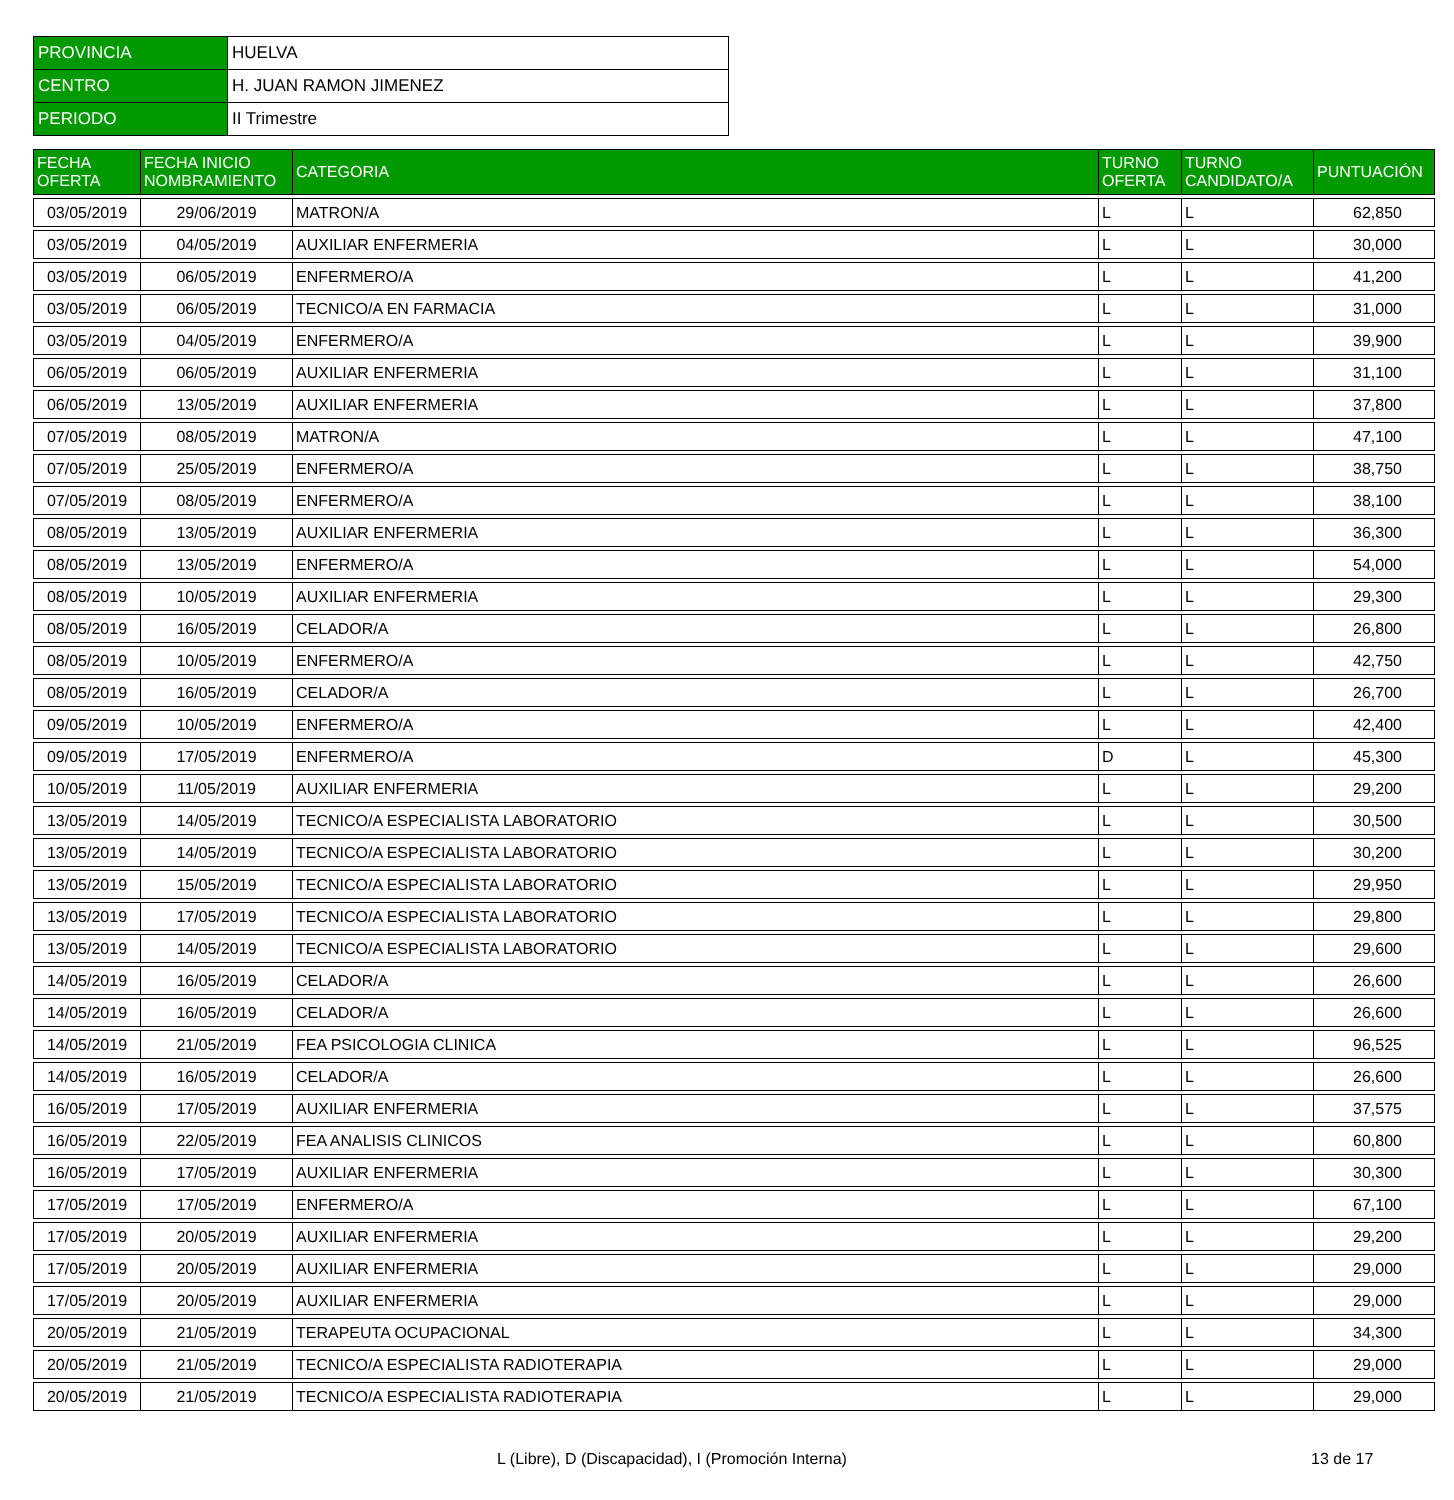| PROVINCIA | HUELVA |
| CENTRO | H. JUAN RAMON JIMENEZ |
| PERIODO | II Trimestre |
| FECHA OFERTA | FECHA INICIO NOMBRAMIENTO | CATEGORIA | TURNO OFERTA | TURNO CANDIDATO/A | PUNTUACIÓN |
| --- | --- | --- | --- | --- | --- |
| 03/05/2019 | 29/06/2019 | MATRON/A | L | L | 62,850 |
| 03/05/2019 | 04/05/2019 | AUXILIAR ENFERMERIA | L | L | 30,000 |
| 03/05/2019 | 06/05/2019 | ENFERMERO/A | L | L | 41,200 |
| 03/05/2019 | 06/05/2019 | TECNICO/A EN FARMACIA | L | L | 31,000 |
| 03/05/2019 | 04/05/2019 | ENFERMERO/A | L | L | 39,900 |
| 06/05/2019 | 06/05/2019 | AUXILIAR ENFERMERIA | L | L | 31,100 |
| 06/05/2019 | 13/05/2019 | AUXILIAR ENFERMERIA | L | L | 37,800 |
| 07/05/2019 | 08/05/2019 | MATRON/A | L | L | 47,100 |
| 07/05/2019 | 25/05/2019 | ENFERMERO/A | L | L | 38,750 |
| 07/05/2019 | 08/05/2019 | ENFERMERO/A | L | L | 38,100 |
| 08/05/2019 | 13/05/2019 | AUXILIAR ENFERMERIA | L | L | 36,300 |
| 08/05/2019 | 13/05/2019 | ENFERMERO/A | L | L | 54,000 |
| 08/05/2019 | 10/05/2019 | AUXILIAR ENFERMERIA | L | L | 29,300 |
| 08/05/2019 | 16/05/2019 | CELADOR/A | L | L | 26,800 |
| 08/05/2019 | 10/05/2019 | ENFERMERO/A | L | L | 42,750 |
| 08/05/2019 | 16/05/2019 | CELADOR/A | L | L | 26,700 |
| 09/05/2019 | 10/05/2019 | ENFERMERO/A | L | L | 42,400 |
| 09/05/2019 | 17/05/2019 | ENFERMERO/A | D | L | 45,300 |
| 10/05/2019 | 11/05/2019 | AUXILIAR ENFERMERIA | L | L | 29,200 |
| 13/05/2019 | 14/05/2019 | TECNICO/A ESPECIALISTA LABORATORIO | L | L | 30,500 |
| 13/05/2019 | 14/05/2019 | TECNICO/A ESPECIALISTA LABORATORIO | L | L | 30,200 |
| 13/05/2019 | 15/05/2019 | TECNICO/A ESPECIALISTA LABORATORIO | L | L | 29,950 |
| 13/05/2019 | 17/05/2019 | TECNICO/A ESPECIALISTA LABORATORIO | L | L | 29,800 |
| 13/05/2019 | 14/05/2019 | TECNICO/A ESPECIALISTA LABORATORIO | L | L | 29,600 |
| 14/05/2019 | 16/05/2019 | CELADOR/A | L | L | 26,600 |
| 14/05/2019 | 16/05/2019 | CELADOR/A | L | L | 26,600 |
| 14/05/2019 | 21/05/2019 | FEA PSICOLOGIA CLINICA | L | L | 96,525 |
| 14/05/2019 | 16/05/2019 | CELADOR/A | L | L | 26,600 |
| 16/05/2019 | 17/05/2019 | AUXILIAR ENFERMERIA | L | L | 37,575 |
| 16/05/2019 | 22/05/2019 | FEA ANALISIS CLINICOS | L | L | 60,800 |
| 16/05/2019 | 17/05/2019 | AUXILIAR ENFERMERIA | L | L | 30,300 |
| 17/05/2019 | 17/05/2019 | ENFERMERO/A | L | L | 67,100 |
| 17/05/2019 | 20/05/2019 | AUXILIAR ENFERMERIA | L | L | 29,200 |
| 17/05/2019 | 20/05/2019 | AUXILIAR ENFERMERIA | L | L | 29,000 |
| 17/05/2019 | 20/05/2019 | AUXILIAR ENFERMERIA | L | L | 29,000 |
| 20/05/2019 | 21/05/2019 | TERAPEUTA OCUPACIONAL | L | L | 34,300 |
| 20/05/2019 | 21/05/2019 | TECNICO/A ESPECIALISTA RADIOTERAPIA | L | L | 29,000 |
| 20/05/2019 | 21/05/2019 | TECNICO/A ESPECIALISTA RADIOTERAPIA | L | L | 29,000 |
L (Libre), D (Discapacidad), I (Promoción Interna)
13 de 17